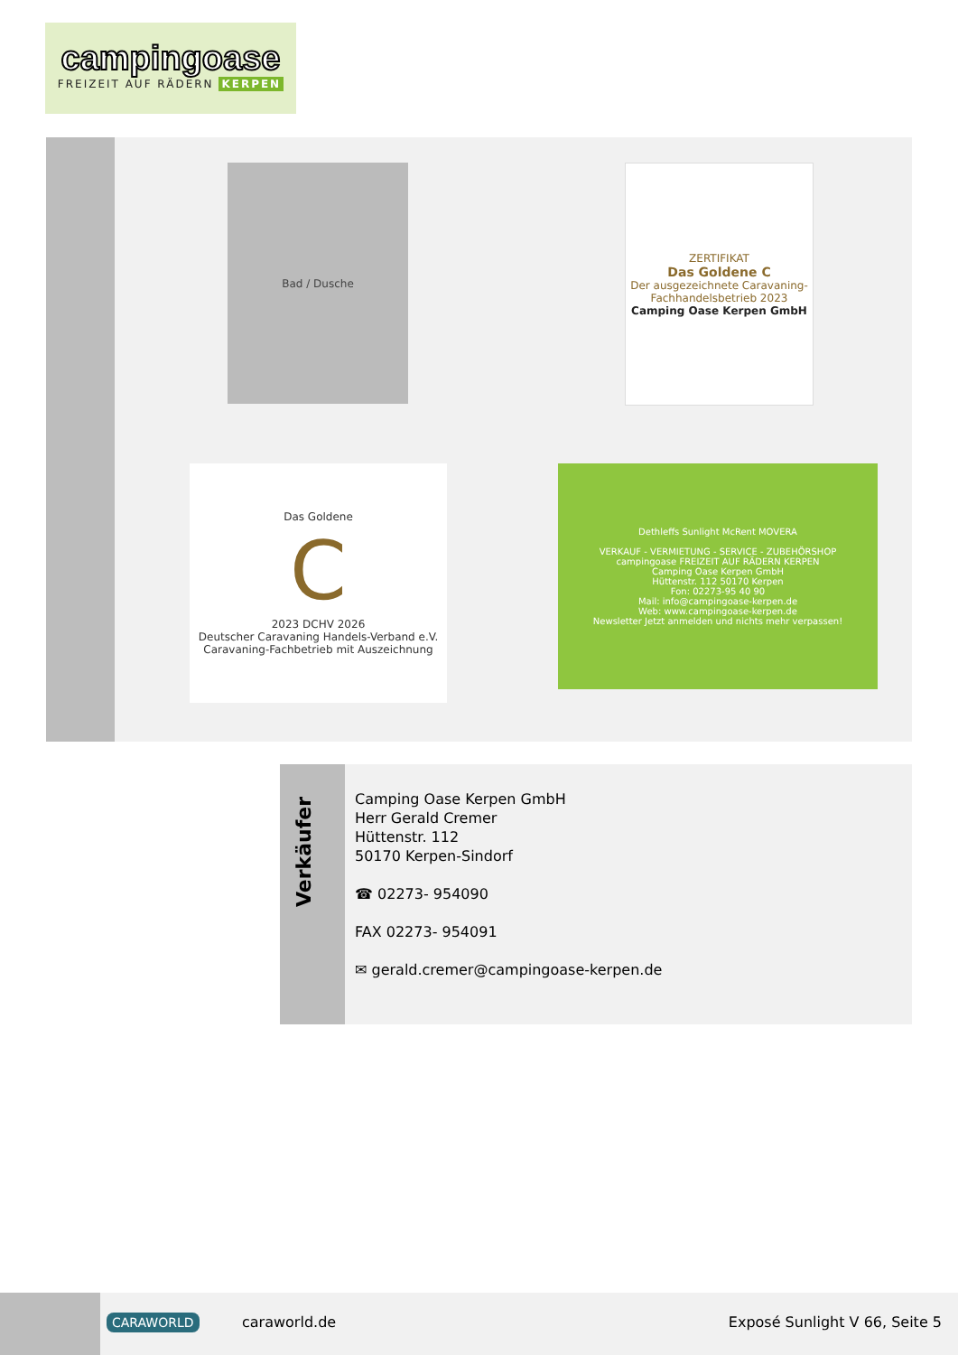campingoase
FREIZEIT AUF RÄDERN KERPEN
Bad / Dusche
ZERTIFIKAT
Das Goldene C
Der ausgezeichnete Caravaning-Fachhandelsbetrieb 2023
Camping Oase Kerpen GmbH
Das Goldene
C
2023 DCHV 2026
Deutscher Caravaning Handels-Verband e.V.
Caravaning-Fachbetrieb mit Auszeichnung
Dethleffs Sunlight McRent MOVERA
VERKAUF - VERMIETUNG - SERVICE - ZUBEHÖRSHOP
campingoase FREIZEIT AUF RÄDERN KERPEN
Camping Oase Kerpen GmbH
Hüttenstr. 112 50170 Kerpen
Fon: 02273-95 40 90
Mail: info@campingoase-kerpen.de
Web: www.campingoase-kerpen.de
Newsletter Jetzt anmelden und nichts mehr verpassen!
Verkäufer
Camping Oase Kerpen GmbH
Herr Gerald Cremer
Hüttenstr. 112
50170 Kerpen-Sindorf
☎ 02273- 954090
FAX 02273- 954091
✉ gerald.cremer@campingoase-kerpen.de
CARAWORLD caraworld.de Exposé Sunlight V 66, Seite 5